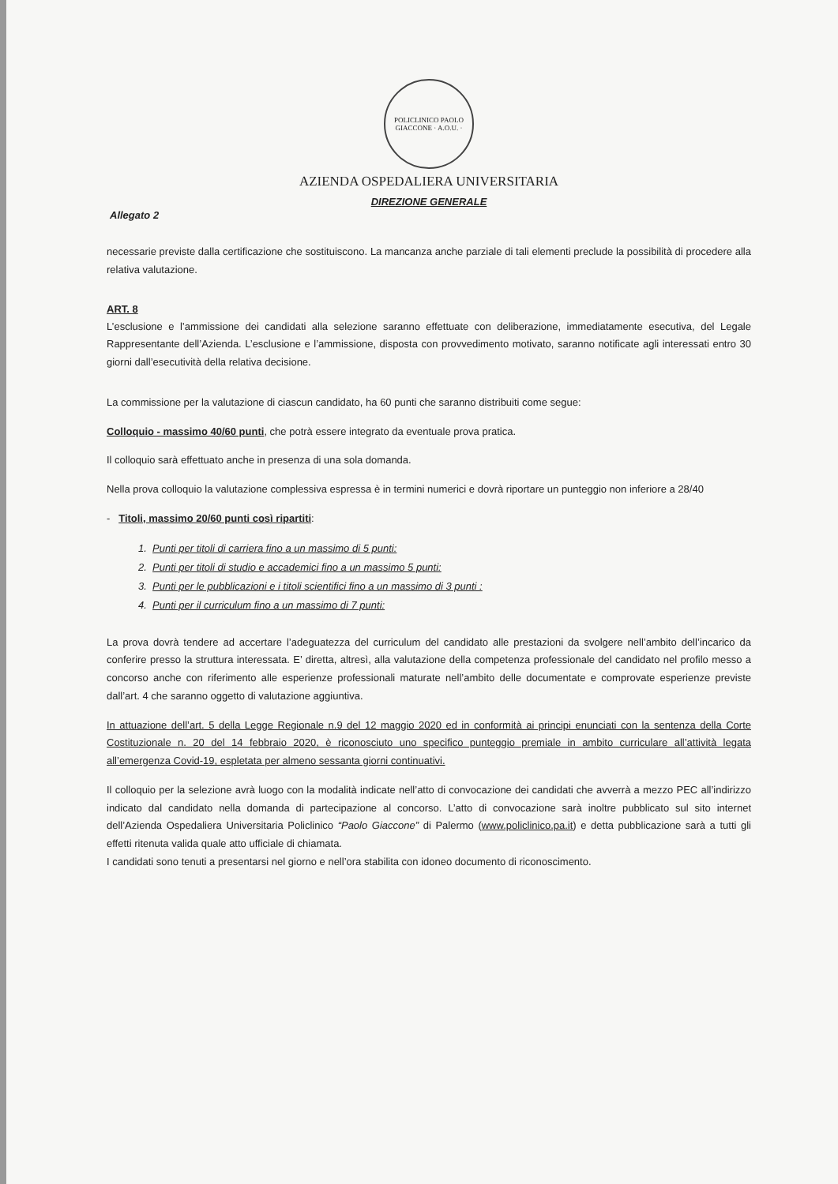POLICLINICO PAOLO GIACCONE · A.O.U. ·
AZIENDA OSPEDALIERA UNIVERSITARIA
DIREZIONE GENERALE
Allegato 2
necessarie previste dalla certificazione che sostituiscono. La mancanza anche parziale di tali elementi preclude la possibilità di procedere alla relativa valutazione.
ART. 8
L’esclusione e l’ammissione dei candidati alla selezione saranno effettuate con deliberazione, immediatamente esecutiva, del Legale Rappresentante dell’Azienda. L’esclusione e l’ammissione, disposta con provvedimento motivato, saranno notificate agli interessati entro 30 giorni dall’esecutività della relativa decisione.
La commissione per la valutazione di ciascun candidato, ha 60 punti che saranno distribuiti come segue:
Colloquio - massimo 40/60 punti, che potrà essere integrato da eventuale prova pratica.
Il colloquio sarà effettuato anche in presenza di una sola domanda.
Nella prova colloquio la valutazione complessiva espressa è in termini numerici e dovrà riportare un punteggio non inferiore a 28/40
- Titoli, massimo 20/60 punti così ripartiti:
1. Punti per titoli di carriera fino a un massimo di 5 punti:
2. Punti per titoli di studio e accademici fino a un massimo 5 punti:
3. Punti per le pubblicazioni e i titoli scientifici fino a un massimo di 3 punti :
4. Punti per il curriculum fino a un massimo di 7 punti:
La prova dovrà tendere ad accertare l’adeguatezza del curriculum del candidato alle prestazioni da svolgere nell’ambito dell’incarico da conferire presso la struttura interessata. E’ diretta, altresì, alla valutazione della competenza professionale del candidato nel profilo messo a concorso anche con riferimento alle esperienze professionali maturate nell’ambito delle documentate e comprovate esperienze previste dall’art. 4 che saranno oggetto di valutazione aggiuntiva.
In attuazione dell’art. 5 della Legge Regionale n.9 del 12 maggio 2020 ed in conformità ai principi enunciati con la sentenza della Corte Costituzionale n. 20 del 14 febbraio 2020, è riconosciuto uno specifico punteggio premiale in ambito curriculare all’attività legata all’emergenza Covid-19, espletata per almeno sessanta giorni continuativi.
Il colloquio per la selezione avrà luogo con la modalità indicate nell’atto di convocazione dei candidati che avverrà a mezzo PEC all’indirizzo indicato dal candidato nella domanda di partecipazione al concorso. L’atto di convocazione sarà inoltre pubblicato sul sito internet dell’Azienda Ospedaliera Universitaria Policlinico “Paolo Giaccone” di Palermo (www.policlinico.pa.it) e detta pubblicazione sarà a tutti gli effetti ritenuta valida quale atto ufficiale di chiamata.
I candidati sono tenuti a presentarsi nel giorno e nell’ora stabilita con idoneo documento di riconoscimento.